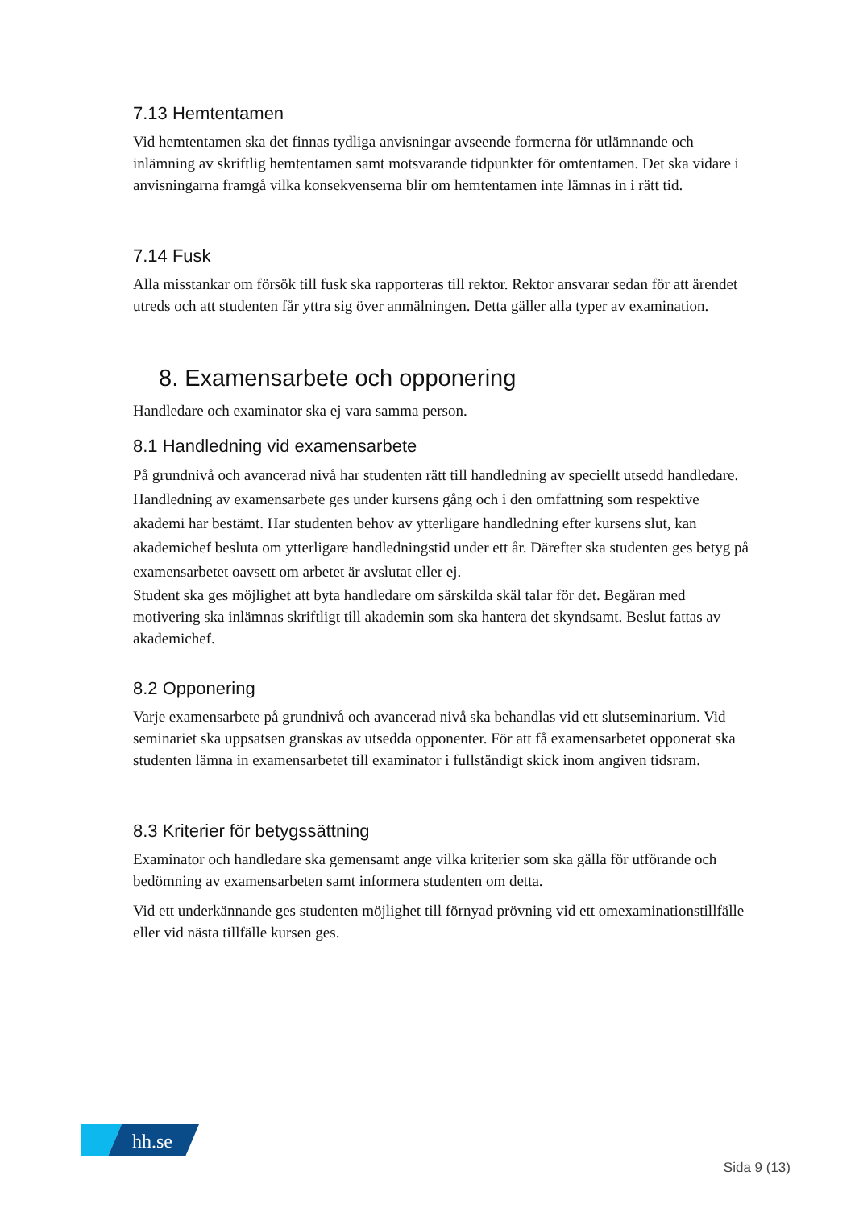7.13 Hemtentamen
Vid hemtentamen ska det finnas tydliga anvisningar avseende formerna för utlämnande och inlämning av skriftlig hemtentamen samt motsvarande tidpunkter för omtentamen. Det ska vidare i anvisningarna framgå vilka konsekvenserna blir om hemtentamen inte lämnas in i rätt tid.
7.14 Fusk
Alla misstankar om försök till fusk ska rapporteras till rektor. Rektor ansvarar sedan för att ärendet utreds och att studenten får yttra sig över anmälningen. Detta gäller alla typer av examination.
8. Examensarbete och opponering
Handledare och examinator ska ej vara samma person.
8.1 Handledning vid examensarbete
På grundnivå och avancerad nivå har studenten rätt till handledning av speciellt utsedd handledare. Handledning av examensarbete ges under kursens gång och i den omfattning som respektive akademi har bestämt. Har studenten behov av ytterligare handledning efter kursens slut, kan akademichef besluta om ytterligare handledningstid under ett år. Därefter ska studenten ges betyg på examensarbetet oavsett om arbetet är avslutat eller ej.
Student ska ges möjlighet att byta handledare om särskilda skäl talar för det. Begäran med motivering ska inlämnas skriftligt till akademin som ska hantera det skyndsamt. Beslut fattas av akademichef.
8.2 Opponering
Varje examensarbete på grundnivå och avancerad nivå ska behandlas vid ett slutseminarium. Vid seminariet ska uppsatsen granskas av utsedda opponenter. För att få examensarbetet opponerat ska studenten lämna in examensarbetet till examinator i fullständigt skick inom angiven tidsram.
8.3 Kriterier för betygssättning
Examinator och handledare ska gemensamt ange vilka kriterier som ska gälla för utförande och bedömning av examensarbeten samt informera studenten om detta.
Vid ett underkännande ges studenten möjlighet till förnyad prövning vid ett omexaminationstillfälle eller vid nästa tillfälle kursen ges.
hh.se
Sida 9 (13)